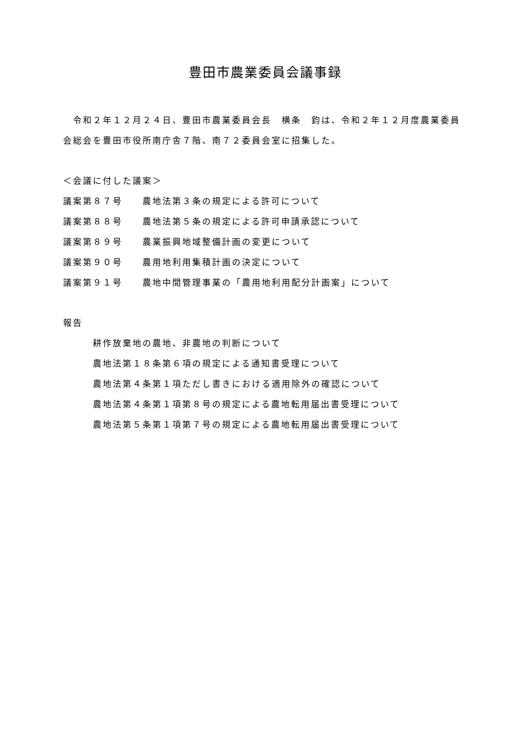豊田市農業委員会議事録
　令和２年１２月２４日、豊田市農業委員会長　横条　鈞は、令和２年１２月度農業委員会総会を豊田市役所南庁舎７階、南７２委員会室に招集した。
＜会議に付した議案＞
議案第８７号 農地法第３条の規定による許可について
議案第８８号 農地法第５条の規定による許可申請承認について
議案第８９号 農業振興地域整備計画の変更について
議案第９０号 農用地利用集積計画の決定について
議案第９１号 農地中間管理事業の「農用地利用配分計画案」について
報告
耕作放棄地の農地、非農地の判断について
農地法第１８条第６項の規定による通知書受理について
農地法第４条第１項ただし書きにおける適用除外の確認について
農地法第４条第１項第８号の規定による農地転用届出書受理について
農地法第５条第１項第７号の規定による農地転用届出書受理について